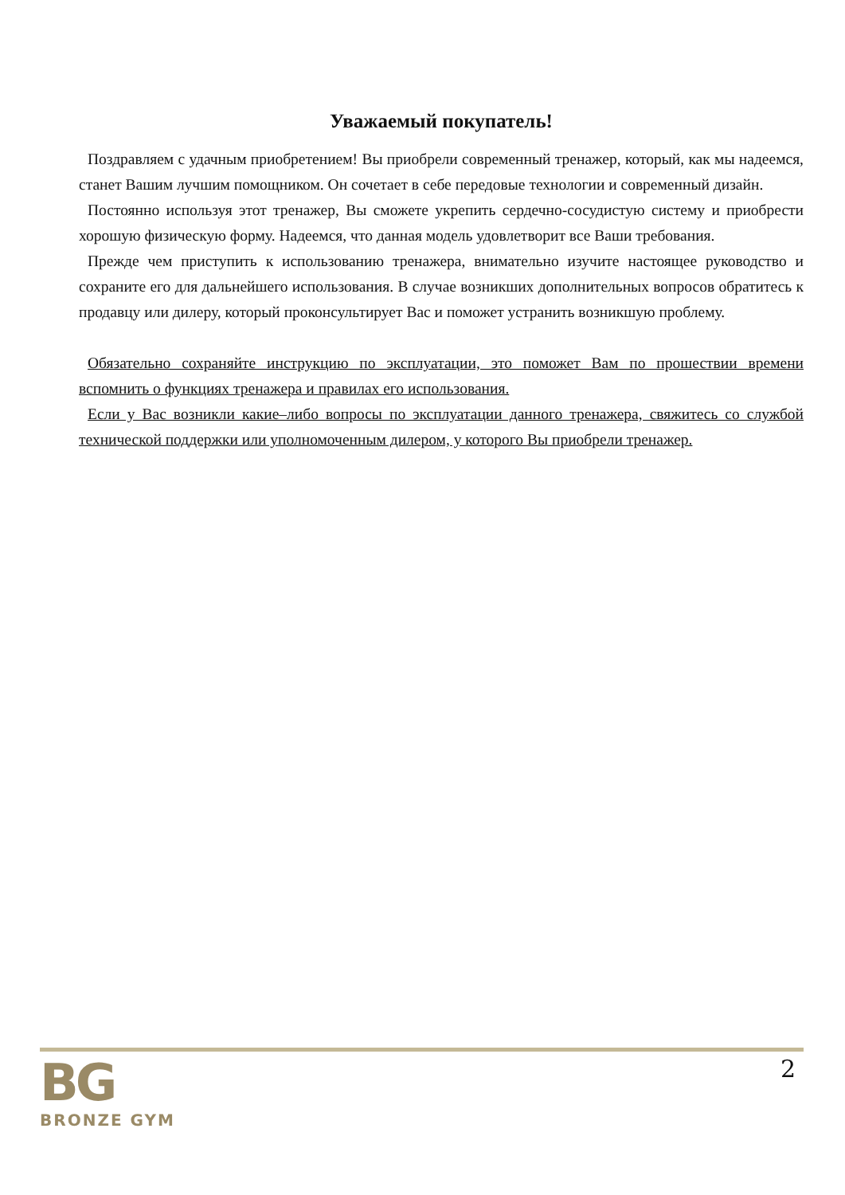Уважаемый покупатель!
Поздравляем с удачным приобретением! Вы приобрели современный тренажер, который, как мы надеемся, станет Вашим лучшим помощником. Он сочетает в себе передовые технологии и современный дизайн.
Постоянно используя этот тренажер, Вы сможете укрепить сердечно-сосудистую систему и приобрести хорошую физическую форму. Надеемся, что данная модель удовлетворит все Ваши требования.
Прежде чем приступить к использованию тренажера, внимательно изучите настоящее руководство и сохраните его для дальнейшего использования. В случае возникших дополнительных вопросов обратитесь к продавцу или дилеру, который проконсультирует Вас и поможет устранить возникшую проблему.
Обязательно сохраняйте инструкцию по эксплуатации, это поможет Вам по прошествии времени вспомнить о функциях тренажера и правилах его использования.
Если у Вас возникли какие–либо вопросы по эксплуатации данного тренажера, свяжитесь со службой технической поддержки или уполномоченным дилером, у которого Вы приобрели тренажер.
BG
BRONZE GYM
2